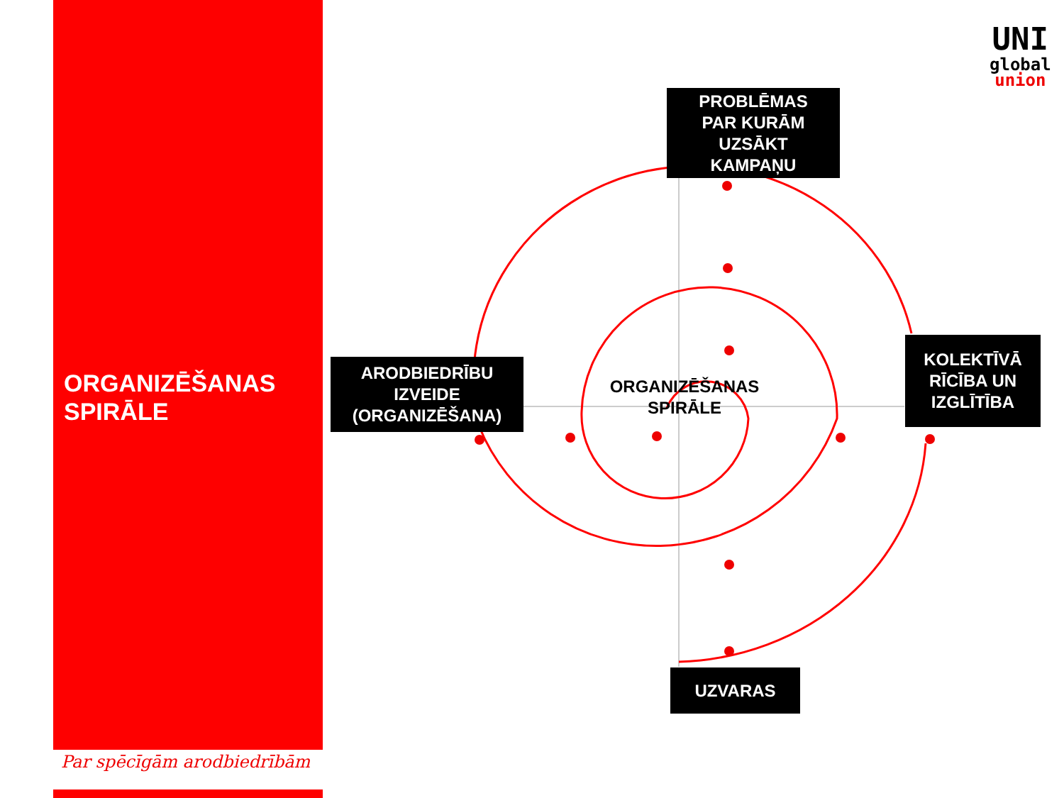ORGANIZĒŠANAS
SPIRĀLE
Par spēcīgām arodbiedrībām
PROBLĒMAS
PAR KURĀM
UZSĀKT
KAMPAŅU
ARODBIEDRĪBU
IZVEIDE
(ORGANIZĒŠANA)
KOLEKTĪVĀ
RĪCĪBA UN
IZGLĪTĪBA
UZVARAS
ORGANIZĒŠANAS SPIRĀLE
UNI
global
union